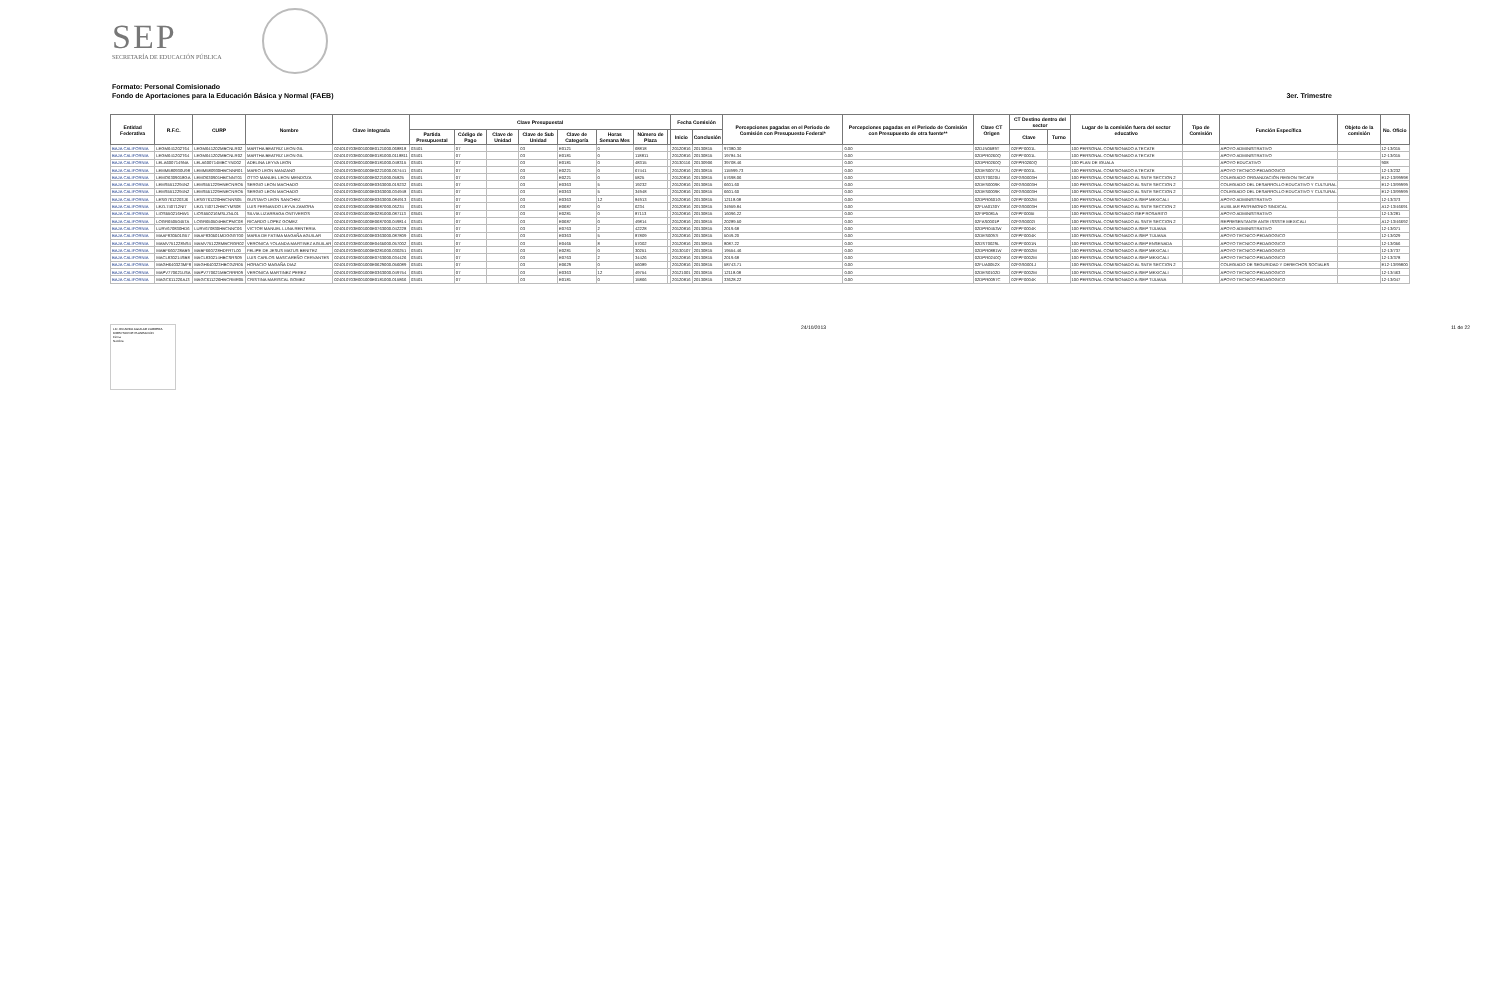SEP
SECRETARÍA DE EDUCACIÓN PÚBLICA
Formato: Personal Comisionado
Fondo de Aportaciones para la Educación Básica y Normal (FAEB) 3er. Trimestre
| Entidad Federativa | R.F.C. | CURP | Nombre | Clave integrada | Clave Presupuestal | | | | | | | | Fecha Comisión | | Percepciones pagadas en el Periodo de Comisión con Presupuesto Federal* | Percepciones pagadas en el Periodo de Comisión con Presupuesto de otra fuente** | Clave CT Origen | CT Destino dentro del sector | | Lugar de la comisión fuera del sector educativo | Tipo de Comisión | Función Específica | Objeto de la comisión | No. Oficio |
| --- | --- | --- | --- | --- | --- | --- | --- | --- | --- | --- | --- | --- | --- | --- | --- | --- | --- | --- | --- | --- | --- | --- | --- | --- |
| | | | | | Partida Presupuestal | Código de Pago | Clave de Unidad | Clave de Sub Unidad | Clave de Categoría | Horas Semana Mes | Número de Plaza | | Inicio | Conclusión | | | | Clave | Turno | | | | | |
| BAJA CALIFORNIA | LEGM641202T64 | LEGM641202MBCNLR02 | MARTHA BEATRIZ LEON GIL | 024010703E001000E0121000.068818 | 03401 | 07 | | 03 | E0121 | 0 | 68818 | | 20120816 | 20130815 | 97380.30 | 0.00 | 02DJN0589T | 02FPF0001L | | 100 PERSONAL COMISIONADO A TECATE | | APOYO ADMINISTRATIVO | | 12-13/015 |
| BAJA CALIFORNIA | LEGM641202T64 | LEGM641202MBCNLR02 | MARTHA BEATRIZ LEON GIL | 024010703E001000E0181000.0118811 | 03401 | 07 | | 03 | E0181 | 0 | 118811 | | 20120816 | 20130815 | 19784.34 | 0.00 | 02DPR0260Q | 02FPF0001L | | 100 PERSONAL COMISIONADO A TECATE | | APOYO ADMINISTRATIVO | | 12-13/015 |
| BAJA CALIFORNIA | LELA6007149NA | LELA600714MBCYND02 | ADELINA LEYVA LEON | 024010703E001000E0181000.048315 | 03401 | 07 | | 03 | E0181 | 0 | 48315 | | 20130116 | 20130906 | 39708.46 | 0.00 | 02DPR0260Q | 02FPR0260Q | | 100 PLAN DE IGUALA | | APOYO EDUCATIVO | | 908 |
| BAJA CALIFORNIA | LEMM580930U98 | LEMM580930HBCNNR01 | MARIO LEON MANZANO | 024010703E001000E0221000.067441 | 03401 | 07 | | 03 | E0221 | 0 | 67441 | | 20120816 | 20130815 | 115999.73 | 0.00 | 02DES0077U | 02FPF0001L | | 100 PERSONAL COMISIONADO A TECATE | | APOYO TECNICO PEDAGOGICO | | 12-13/232 |
| BAJA CALIFORNIA | LEMO6309018GA | LEMO630901HBCNNT01 | OTTO MANUEL LEON MENDOZA | 024010703E001000E0221000.05825 | 03401 | 07 | | 03 | E0221 | 0 | 5825 | | 20120816 | 20130815 | 57698.06 | 0.00 | 02DST0020U | 02FGS0003H | | 100 PERSONAL COMISIONADO AL SNTE SECCION 2 | | COLEGIADO ORGANIZACIÓN REGION TECATE | | E12-13/99998 |
| BAJA CALIFORNIA | LEMS5512294N2 | LEMS551229HNECNRO5 | SERGIO LEON MACHADO | 024010703E001000E0363000.019232 | 03401 | 07 | | 03 | E0363 | 5 | 19232 | | 20120816 | 20130815 | 6601.60 | 0.00 | 02DES0009K | 02FGS0003H | | 100 PERSONAL COMISIONADO AL SNTE SECCION 2 | | COLEGIADO DEL DESARROLLO EDUCATIVO Y CULTURAL | | E12-13/99999 |
| BAJA CALIFORNIA | LEMS5512294N2 | LEMS551229HNECNRO5 | SERGIO LEON MACHADO | 024010703E001000E0363000.034948 | 03401 | 07 | | 03 | E0363 | 5 | 34948 | | 20120816 | 20130815 | 6601.60 | 0.00 | 02DES0009K | 02FGS0003H | | 100 PERSONAL COMISIONADO AL SNTE SECCION 2 | | COLEGIADO DEL DESARROLLO EDUCATIVO Y CULTURAL | | E12-13/99999 |
| BAJA CALIFORNIA | LESG7612203J6 | LESG761220HBCNNS05 | GUSTAVO LEON SANCHEZ | 024010703E001000E0363000.084913 | 03401 | 07 | | 03 | E0363 | 12 | 84913 | | 20120816 | 20130815 | 12118.08 | 0.00 | 02DPR0601G | 02FPF0002M | | 100 PERSONAL COMISIONADO A ISEP MEXICALI | | APOYO ADMINISTRATIVO | | 12-13/373 |
| BAJA CALIFORNIA | LEZL740712NI7 | LEZL740712HBCYMS08 | LUIS FERNANDO LEYVA ZAMORA | 024010703E001000E0687000.06234 | 03401 | 07 | | 03 | E0687 | 0 | 6234 | | 20120816 | 20130815 | 34959.84 | 0.00 | 02FUA0130Y | 02FGS0003H | | 100 PERSONAL COMISIONADO AL SNTE SECCION 2 | | AUXILIAR PATRIMONIO SINDICAL | | A12-13/46691 |
| BAJA CALIFORNIA | LIOS550216HW1 | LIOS550216MSLZNL01 | SILVIA LIZARRAGA ONTIVEROS | 024010703E001000E0281000.087113 | 03501 | 07 | | 03 | E0281 | 0 | 87113 | | 20120816 | 20130815 | 16096.22 | 0.00 | 02FIP0081A | 02FPF0005I | | 100 PERSONAL COMISIONADO ISEP ROSARITO | | APOYO ADMINISTRATIVO | | 12-13/281 |
| BAJA CALIFORNIA | LOGR6505045TA | LOGR650504HBCPMC08 | RICARDO LOPEZ GOMEZ | 024010703E001000E0687000.049814 | 03401 | 07 | | 03 | E0687 | 0 | 49814 | | 20120816 | 20130815 | 20289.50 | 0.00 | 02FAS0001P | 02FGS0002I | | 100 PERSONAL COMISIONADO AL SNTE SECCION 2 | | REPRESENTANTE ANTE ISSSTE MEXICALI | | A12-13/46692 |
| BAJA CALIFORNIA | LURV670830HD6 | LURV670830HBCNNC06 | VICTOR MANUEL LUNA RENTERIA | 024010703E001000E0763000.042228 | 03401 | 07 | | 03 | E0763 | 2 | 42228 | | 20120816 | 20130815 | 2019.68 | 0.00 | 02DPR0453W | 02FPF0004K | | 100 PERSONAL COMISIONADO A ISEP TIJUANA | | APOYO ADMINISTRATIVO | | 12-13/071 |
| BAJA CALIFORNIA | MAAF830501G57 | MAAF830501MDGGGT00 | MARIA DE FATIMA MAGAÑA AGUILAR | 024010703E001000E0363000.087809 | 03401 | 07 | | 03 | E0363 | 5 | 87809 | | 20120816 | 20130815 | 5049.20 | 0.00 | 02DES0097I | 02FPF0004K | | 100 PERSONAL COMISIONADO A ISEP TIJUANA | | APOYO TECNICO PEDAGOGICO | | 12-13/029 |
| BAJA CALIFORNIA | MAMV751228NS4 | MAMV751228MBCRGR02 | VERONICA YOLANDA MARTINEZ AGUILAR | 024010703E001000E0465000.057002 | 03401 | 07 | | 03 | E0465 | 8 | 57002 | | 20120816 | 20130815 | 8087.22 | 0.00 | 02DST0029L | 02FPF0001N | | 100 PERSONAL COMISIONADO A ISEP ENSENADA | | APOYO TECNICO PEDAGOGICO | | 12-13/056 |
| BAJA CALIFORNIA | MABF660728AB9 | MABF660728HDFRTL00 | FELIPE DE JESUS MATUS BENITEZ | 024010703E001000E0281000.030251 | 03401 | 07 | | 03 | E0281 | 0 | 30251 | | 20130107 | 20130815 | 19554.46 | 0.00 | 02DPR0881W | 02FPF0002M | | 100 PERSONAL COMISIONADO A ISEP MEXICALI | | APOYO TECNICO PEDAGOGICO | | 12-13/737 |
| BAJA CALIFORNIA | MACL830214SB8 | MACL830214HBCSRS09 | LUIS CARLOS MASCAREÑO CERVANTES | 024010703E001000E0763000.034426 | 03401 | 07 | | 03 | E0763 | 2 | 34426 | | 20120816 | 20130815 | 2019.68 | 0.00 | 02DPR0240Q | 02FPF0002M | | 100 PERSONAL COMISIONADO A ISEP MEXICALI | | APOYO TECNICO PEDAGOGICO | | 12-13/378 |
| BAJA CALIFORNIA | MAGH640323MF8 | MAGH640323HBCGZR05 | HORACIO MAGAÑA DIAZ | 024010703E001000E0629000.056089 | 03401 | 07 | | 03 | E0629 | 0 | 56089 | | 20120816 | 20130815 | 58743.71 | 0.00 | 02FUA0052X | 02FGS0001J | | 100 PERSONAL COMISIONADO AL SNTE SECCION 2 | | COLEGIADO DE SEGURIDAD Y DERECHOS SOCIALES | | E12-13/99800 |
| BAJA CALIFORNIA | MAPV770621USA | MAPV770621MBCRRR09 | VERONICA MARTINEZ PEREZ | 024010703E001000E0363000.049754 | 03401 | 07 | | 03 | E0363 | 12 | 49754 | | 20121001 | 20130815 | 12118.08 | 0.00 | 02DES0102D | 02FPF0002M | | 100 PERSONAL COMISIONADO A ISEP MEXICALI | | APOYO TECNICO PEDAGOGICO | | 12-13/463 |
| BAJA CALIFORNIA | MAGC611226AJ3 | MAGC611226HBCRMR05 | CRISTINA MARISCAL GOMEZ | 024010703E001000E0181000.015866 | 03401 | 07 | | 03 | E0181 | 0 | 15866 | | 20120816 | 20130815 | 33628.22 | 0.00 | 02DPR0097C | 02FPF0004K | | 100 PERSONAL COMISIONADO A ISEP TIJUANA | | APOYO TECNICO PEDAGOGICO | | 12-13/047 |
LIC. RICARDO AGUILAR CARRERA
DIRECTOR DE PLANEACIÓN
Firma
Nombre
24/10/2013 11 de 22